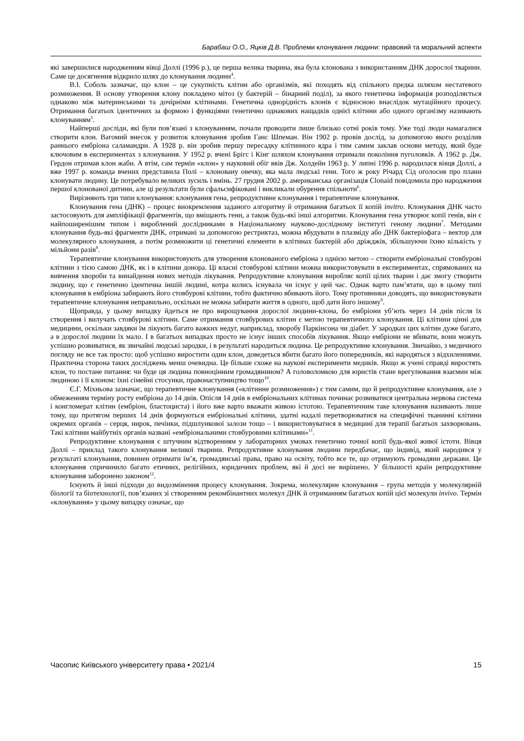Барабаш О.О., Яцків Д.В. Проблеми клонування людини: правовий та моральний аспекти
які завершилися народженням вівці Доллі (1996 р.), це перша велика тварина, яка була клонована з використанням ДНК дорослої тварини. Саме це досягнення відкрило шлях до клонування людини<sup>4</sup>.
В.І. Соболь зазначає, що клон – це сукупність клітин або організмів, які походять від спільного предка шляхом нестатевого розмноження. В основу утворення клону покладено мітоз (у бактерій – бінарний поділ), за якого генетична інформація розподіляється однаково між материнськими та дочірніми клітинами. Генетична однорідність клонів є відносною внаслідок мутаційного процесу. Отримання багатьох ідентичних за формою і функціями генетично однакових нащадків однієї клітини або одного організму називають клонуванням<sup>5</sup>.
Найперші досліди, які були пов’язані з клонуванням, почали проводити лише близько сотні років тому. Уже тоді люди намагалися створити клон. Вагомий внесок у розвиток клонування зробив Ганс Шпеман. Він 1902 р. провів дослід, за допомогою якого розділив раннього ембріона саламандри. А 1928 р. він зробив першу пересадку клітинного ядра і тим самим заклав основи методу, який буде ключовим в експериментах з клонування. У 1952 р. вчені Брігс і Кінг шляхом клонування отримали покоління пуголовків. А 1962 р. Дж. Гердон отримав клон жаби. А втім, сам термін «клон» у науковий обіг ввів Дж. Холдейн 1963 р. У липні 1996 р. народилася вівця Доллі, а вже 1997 р. команда вчених представила Полі – клоновану овечку, яка мала людські гени. Того ж року Річард Сід оголосив про плани клонувати людину. Це потребувало великих зусиль і вмінь. 27 грудня 2002 р. американська організація Clonaid повідомила про народження першої клонованої дитини, але ці результати були сфальсифіковані і викликали обурення спільноти<sup>6</sup>.
Вирізняють три типи клонування: клонування гена, репродуктивне клонування і терапевтичне клонування.
Клонування гена (ДНК) – процес виокремлення заданого алгоритму й отримання багатьох її копій invitro. Клонування ДНК часто застосовують для ампліфікації фрагментів, що вміщають гени, а також будь-які інші алгоритми. Клонування гена утворює копії генів, він є найпоширенішим типом і вироблений дослідниками в Національному науково-дослідному інституті геному людини<sup>7</sup>. Методами клонування будь-які фрагменти ДНК, отримані за допомогою рестриктаз, можна вбудувати в плазміду або ДНК бактеріофага – вектор для молекулярного клонування, а потім розмножити ці генетичні елементи в клітинах бактерій або дріжджів, збільшуючи їхню кількість у мільйони разів<sup>8</sup>.
Терапевтичне клонування використовують для утворення клонованого ембріона з однією метою – створити ембріональні стовбурові клітини з тією самою ДНК, як і в клітини донора. Ці власні стовбурові клітини можна використовувати в експериментах, спрямованих на вивчення хвороби та винайдення нових методів лікування. Репродуктивне клонування виробляє копії цілих тварин і дає змогу створити людину, що є генетично ідентична іншій людині, котра колись існувала чи існує у цей час. Однак варто пам’ятати, що в цьому типі клонування в ембріона забирають його стовбурові клітини, тобто фактично вбивають його. Тому противники доводять, що використовувати терапевтичне клонування неправильно, оскільки не можна забирати життя в одного, щоб дати його іншому<sup>9</sup>.
Щоправда, у цьому випадку йдеться не про вирощування дорослої людини-клона, бо ембріони уб’ють через 14 днів після їх створення і вилучать стовбурові клітини. Саме отримання стовбурових клітин є метою терапевтичного клонування. Ці клітини цінні для медицини, оскільки завдяки їм лікують багато важких недуг, наприклад, хворобу Паркінсона чи діабет. У зародках цих клітин дуже багато, а в дорослої людини їх мало. І в багатьох випадках просто не існує інших способів лікування. Якщо ембріони не вбивати, вони можуть успішно розвиватися, як звичайні людські зародки, і в результаті народиться людина. Це репродуктивне клонування. Звичайно, з медичного погляду не все так просто: щоб успішно виростити один клон, доведеться вбити багато його попередників, які народяться з відхиленнями. Практична сторона таких досліджень менш очевидна. Це більше схоже на наукові експерименти медиків. Якщо ж учені справді виростять клон, то постане питання: чи буде ця людина повноцінним громадянином? А головоломкою для юристів стане врегулювання взаємин між людиною і її клоном: їхні сімейні стосунки, правонаступництво тощо<sup>10</sup>.
Є.Г. Міхньова зазначає, що терапевтичне клонування («клітинне розмноження») є тим самим, що й репродуктивне клонування, але з обмеженням терміну росту ембріона до 14 днів. Опісля 14 днів в ембріональних клітинах починає розвиватися центральна нервова система і конгломерат клітин (ембріон, бластоциста) і його вже варто вважати живою істотою. Терапевтичним таке клонування називають лише тому, що протягом перших 14 днів формуються ембріональні клітини, здатні надалі перетворюватися на специфічні тканинні клітини окремих органів – серця, нирок, печінки, підшлункової залози тощо – і використовуватися в медицині для терапії багатьох захворювань. Такі клітини майбутніх органів названі «ембріональними стовбуровими клітинами»<sup>11</sup>.
Репродуктивне клонування є штучним відтворенням у лабораторних умовах генетично точної копії будь-якої живої істоти. Вівця Доллі – приклад такого клонування великої тварини. Репродуктивне клонування людини передбачає, що індивід, який народився у результаті клонування, повинен отримати ім’я, громадянські права, право на освіту, тобто все те, що отримують громадяни держави. Це клонування спричинило багато етичних, релігійних, юридичних проблем, які й досі не вирішено. У більшості країн репродуктивне клонування заборонено законом<sup>12</sup>.
Існують й інші підходи до видозмінення процесу клонування. Зокрема, молекулярне клонування – група методів у молекулярній біології та біотехнології, пов’язаних зі створенням рекомбінантних молекул ДНК й отриманням багатьох копій цієї молекули invivo. Термін «клонування» у цьому випадку означає, що
Часопис Київського університету права • 2021/4 15